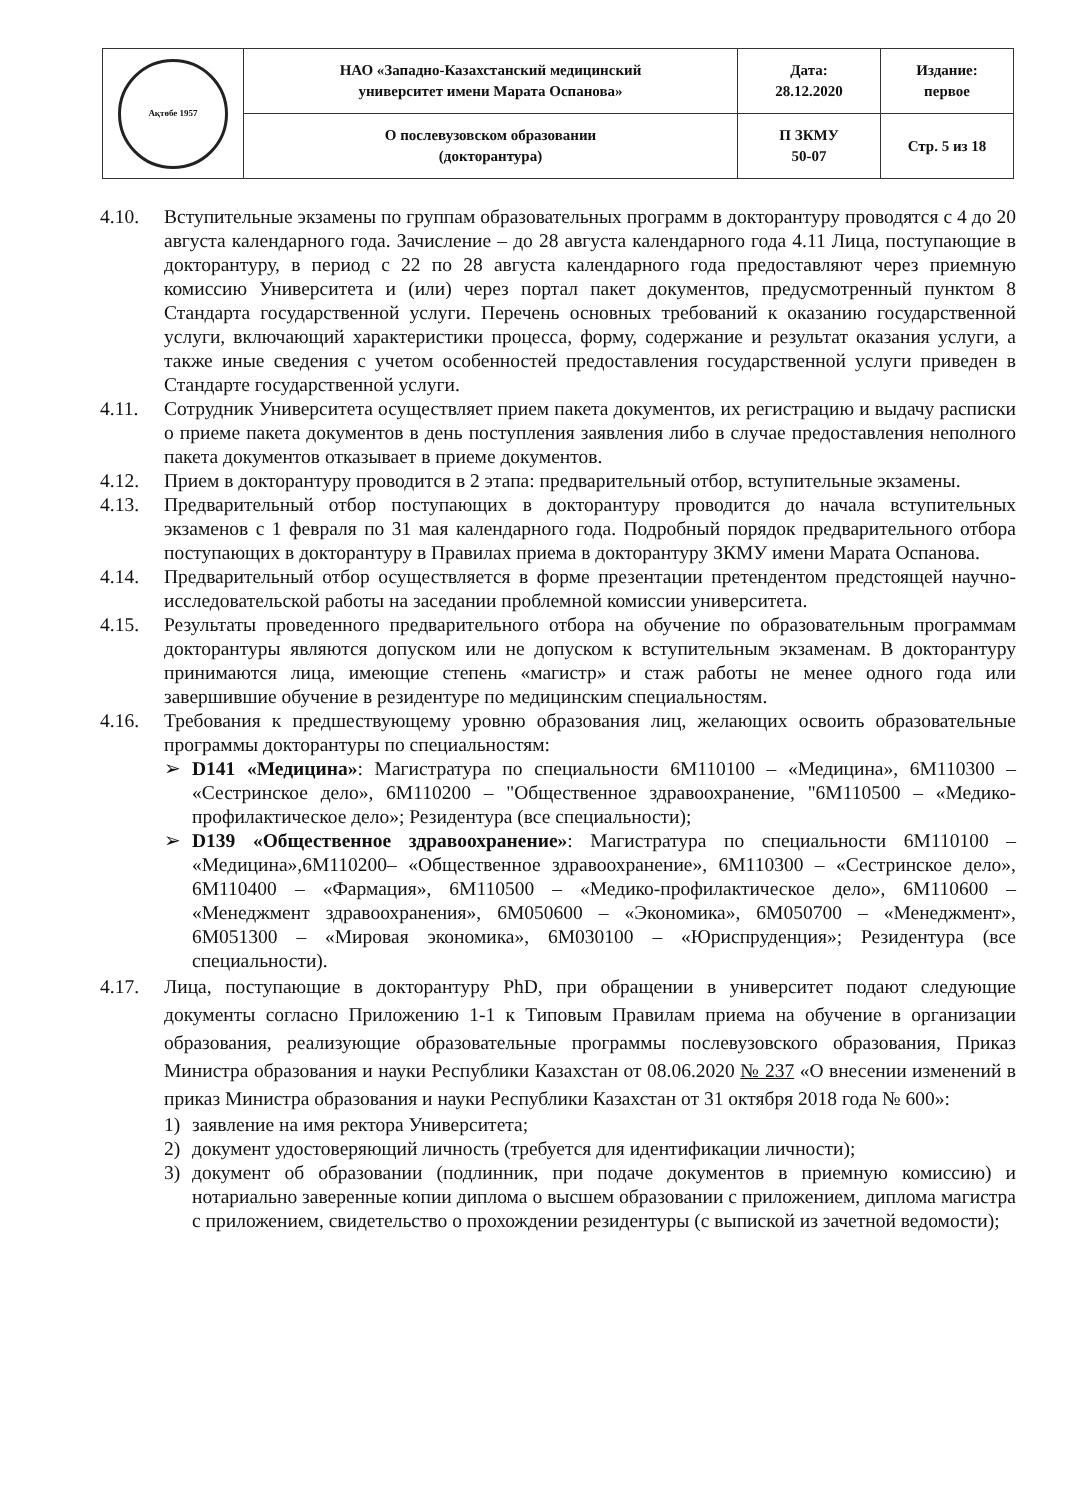| Ақтөбе 1957 | НАО «Западно-Казахстанский медицинский университет имени Марата Оспанова» | Дата: 28.12.2020 | Издание: первое |
| | О послевузовском образовании (докторантура) | П ЗКМУ 50-07 | Стр. 5 из 18 |
4.10. Вступительные экзамены по группам образовательных программ в докторантуру проводятся с 4 до 20 августа календарного года. Зачисление – до 28 августа календарного года 4.11 Лица, поступающие в докторантуру, в период с 22 по 28 августа календарного года предоставляют через приемную комиссию Университета и (или) через портал пакет документов, предусмотренный пунктом 8 Стандарта государственной услуги. Перечень основных требований к оказанию государственной услуги, включающий характеристики процесса, форму, содержание и результат оказания услуги, а также иные сведения с учетом особенностей предоставления государственной услуги приведен в Стандарте государственной услуги.
4.11. Сотрудник Университета осуществляет прием пакета документов, их регистрацию и выдачу расписки о приеме пакета документов в день поступления заявления либо в случае предоставления неполного пакета документов отказывает в приеме документов.
4.12. Прием в докторантуру проводится в 2 этапа: предварительный отбор, вступительные экзамены.
4.13. Предварительный отбор поступающих в докторантуру проводится до начала вступительных экзаменов с 1 февраля по 31 мая календарного года. Подробный порядок предварительного отбора поступающих в докторантуру в Правилах приема в докторантуру ЗКМУ имени Марата Оспанова.
4.14. Предварительный отбор осуществляется в форме презентации претендентом предстоящей научно-исследовательской работы на заседании проблемной комиссии университета.
4.15. Результаты проведенного предварительного отбора на обучение по образовательным программам докторантуры являются допуском или не допуском к вступительным экзаменам. В докторантуру принимаются лица, имеющие степень «магистр» и стаж работы не менее одного года или завершившие обучение в резидентуре по медицинским специальностям.
4.16. Требования к предшествующему уровню образования лиц, желающих освоить образовательные программы докторантуры по специальностям:
➢ D141 «Медицина»: Магистратура по специальности 6М110100 – «Медицина», 6М110300 – «Сестринское дело», 6М110200 – "Общественное здравоохранение, "6М110500 – «Медико-профилактическое дело»; Резидентура (все специальности);
➢ D139 «Общественное здравоохранение»: Магистратура по специальности 6М110100 – «Медицина»,6М110200– «Общественное здравоохранение», 6М110300 – «Сестринское дело», 6М110400 – «Фармация», 6М110500 – «Медико-профилактическое дело», 6М110600 – «Менеджмент здравоохранения», 6М050600 – «Экономика», 6М050700 – «Менеджмент», 6М051300 – «Мировая экономика», 6М030100 – «Юриспруденция»; Резидентура (все специальности).
4.17. Лица, поступающие в докторантуру PhD, при обращении в университет подают следующие документы согласно Приложению 1-1 к Типовым Правилам приема на обучение в организации образования, реализующие образовательные программы послевузовского образования, Приказ Министра образования и науки Республики Казахстан от 08.06.2020 № 237 «О внесении изменений в приказ Министра образования и науки Республики Казахстан от 31 октября 2018 года № 600»:
1) заявление на имя ректора Университета;
2) документ удостоверяющий личность (требуется для идентификации личности);
3) документ об образовании (подлинник, при подаче документов в приемную комиссию) и нотариально заверенные копии диплома о высшем образовании с приложением, диплома магистра с приложением, свидетельство о прохождении резидентуры (с выпиской из зачетной ведомости);